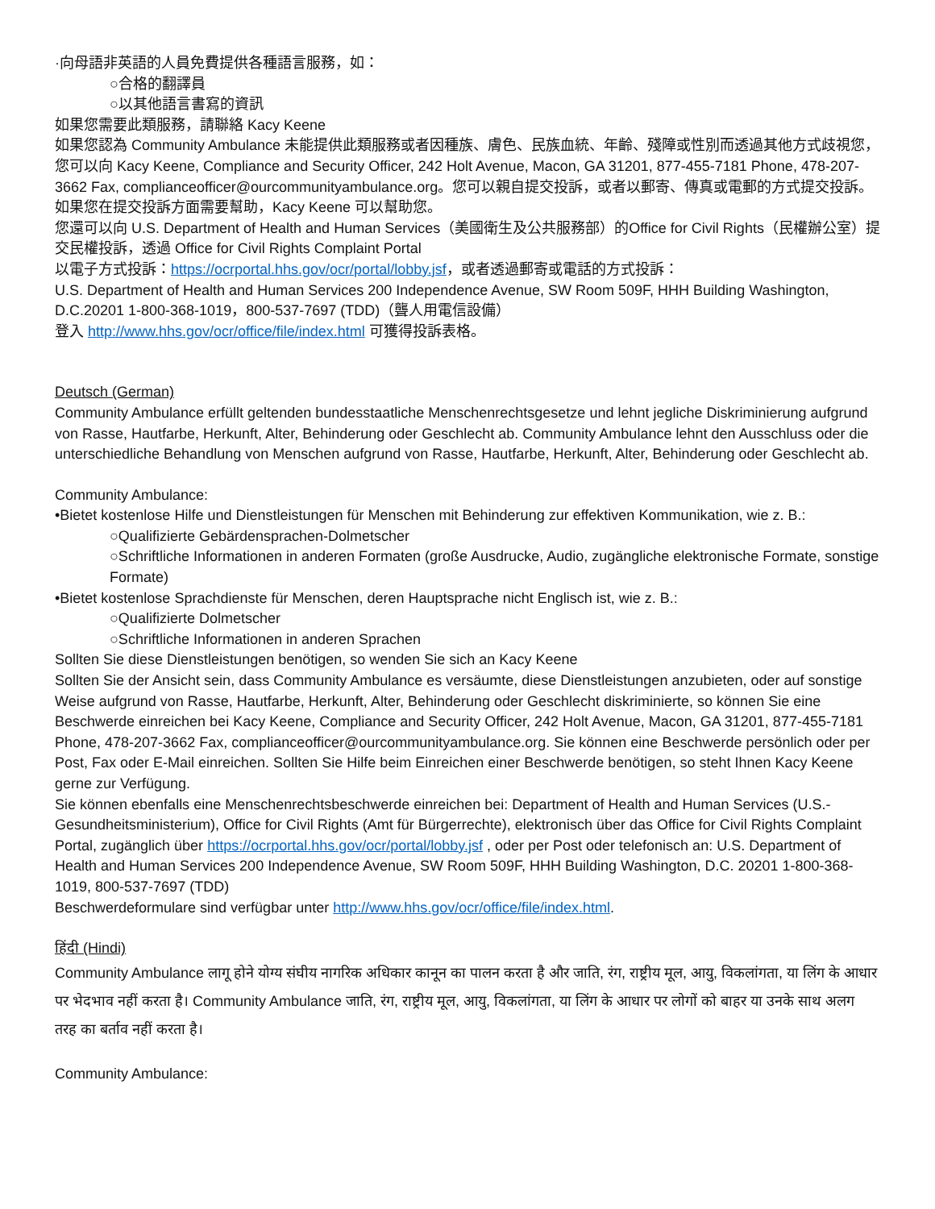·向母語非英語的人員免費提供各種語言服務，如：
○合格的翻譯員
○以其他語言書寫的資訊
如果您需要此類服務，請聯絡 Kacy Keene
如果您認為 Community Ambulance 未能提供此類服務或者因種族、膚色、民族血統、年齡、殘障或性別而透過其他方式歧視您，您可以向 Kacy Keene, Compliance and Security Officer, 242 Holt Avenue, Macon, GA 31201, 877-455-7181 Phone, 478-207-3662 Fax, complianceofficer@ourcommunityambulance.org。您可以親自提交投訴，或者以郵寄、傳真或電郵的方式提交投訴。如果您在提交投訴方面需要幫助，Kacy Keene 可以幫助您。
您還可以向 U.S. Department of Health and Human Services（美國衛生及公共服務部）的Office for Civil Rights（民權辦公室）提交民權投訴，透過 Office for Civil Rights Complaint Portal
以電子方式投訴：https://ocrportal.hhs.gov/ocr/portal/lobby.jsf，或者透過郵寄或電話的方式投訴：
U.S. Department of Health and Human Services 200 Independence Avenue, SW Room 509F, HHH Building Washington, D.C.20201 1-800-368-1019，800-537-7697 (TDD)（聾人用電信設備）
登入 http://www.hhs.gov/ocr/office/file/index.html 可獲得投訴表格。
Deutsch (German)
Community Ambulance erfüllt geltenden bundesstaatliche Menschenrechtsgesetze und lehnt jegliche Diskriminierung aufgrund von Rasse, Hautfarbe, Herkunft, Alter, Behinderung oder Geschlecht ab. Community Ambulance lehnt den Ausschluss oder die unterschiedliche Behandlung von Menschen aufgrund von Rasse, Hautfarbe, Herkunft, Alter, Behinderung oder Geschlecht ab.
Community Ambulance:
•Bietet kostenlose Hilfe und Dienstleistungen für Menschen mit Behinderung zur effektiven Kommunikation, wie z. B.:
○Qualifizierte Gebärdensprachen-Dolmetscher
○Schriftliche Informationen in anderen Formaten (große Ausdrucke, Audio, zugängliche elektronische Formate, sonstige Formate)
•Bietet kostenlose Sprachdienste für Menschen, deren Hauptsprache nicht Englisch ist, wie z. B.:
○Qualifizierte Dolmetscher
○Schriftliche Informationen in anderen Sprachen
Sollten Sie diese Dienstleistungen benötigen, so wenden Sie sich an Kacy Keene
Sollten Sie der Ansicht sein, dass Community Ambulance es versäumte, diese Dienstleistungen anzubieten, oder auf sonstige Weise aufgrund von Rasse, Hautfarbe, Herkunft, Alter, Behinderung oder Geschlecht diskriminierte, so können Sie eine Beschwerde einreichen bei Kacy Keene, Compliance and Security Officer, 242 Holt Avenue, Macon, GA 31201, 877-455-7181 Phone, 478-207-3662 Fax, complianceofficer@ourcommunityambulance.org. Sie können eine Beschwerde persönlich oder per Post, Fax oder E-Mail einreichen. Sollten Sie Hilfe beim Einreichen einer Beschwerde benötigen, so steht Ihnen Kacy Keene gerne zur Verfügung.
Sie können ebenfalls eine Menschenrechtsbeschwerde einreichen bei: Department of Health and Human Services (U.S.-Gesundheitsministerium), Office for Civil Rights (Amt für Bürgerrechte), elektronisch über das Office for Civil Rights Complaint Portal, zugänglich über https://ocrportal.hhs.gov/ocr/portal/lobby.jsf , oder per Post oder telefonisch an: U.S. Department of Health and Human Services 200 Independence Avenue, SW Room 509F, HHH Building Washington, D.C. 20201 1-800-368-1019, 800-537-7697 (TDD)
Beschwerdeformulare sind verfügbar unter http://www.hhs.gov/ocr/office/file/index.html.
हिंदी (Hindi)
Community Ambulance लागू होने योग्य संघीय नागरिक अधिकार कानून का पालन करता है और जाति, रंग, राष्ट्रीय मूल, आयु, विकलांगता, या लिंग के आधार पर भेदभाव नहीं करता है। Community Ambulance जाति, रंग, राष्ट्रीय मूल, आयु, विकलांगता, या लिंग के आधार पर लोगों को बाहर या उनके साथ अलग तरह का बर्ताव नहीं करता है।
Community Ambulance: